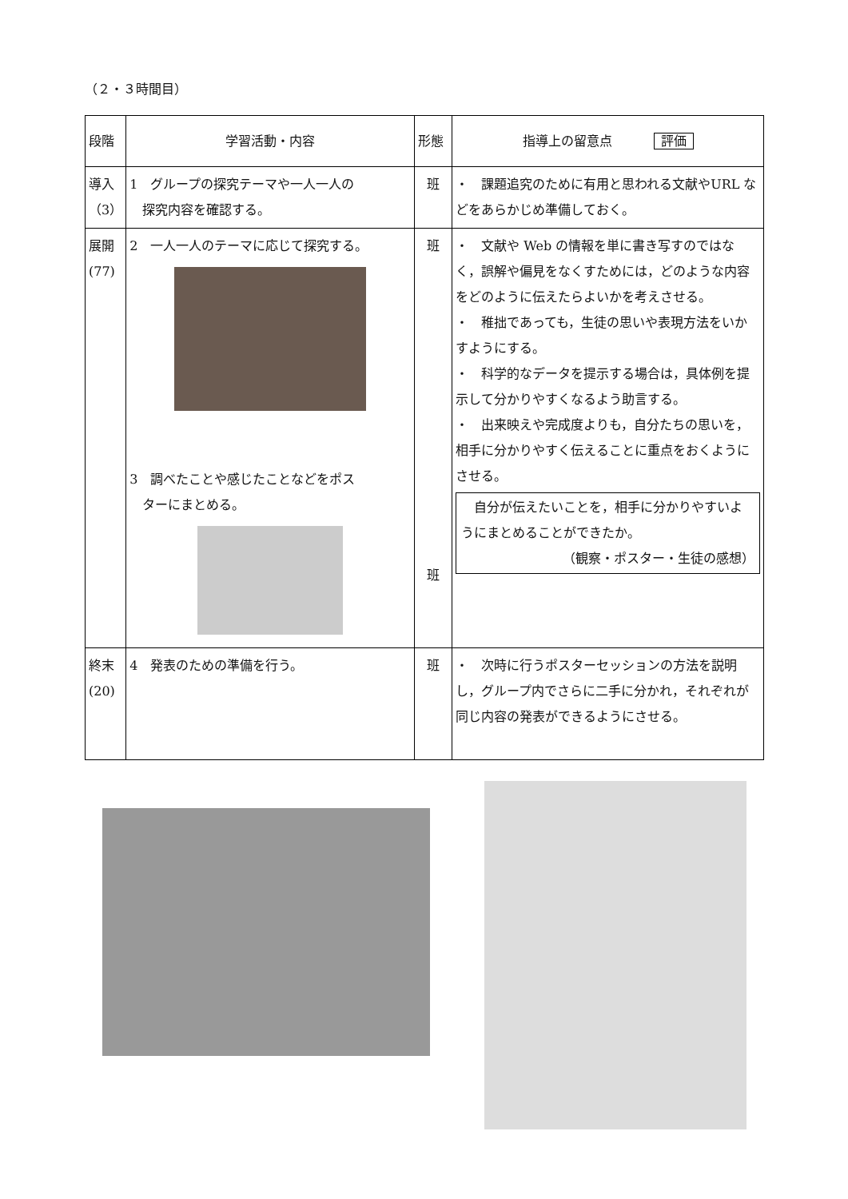（２・３時間目）
| 段階 | 学習活動・内容 | 形態 | 指導上の留意点 評価 |
| 導入 （3） | 1 グループの探究テーマや一人一人の 探究内容を確認する。 | 班 | ・ 課題追究のために有用と思われる文献やURL などをあらかじめ準備しておく。 |
| 展開 (77) | 2 一人一人のテーマに応じて探究する。 3 調べたことや感じたことなどをポス ターにまとめる。 | 班 班 | ・ 文献や Web の情報を単に書き写すのではなく，誤解や偏見をなくすためには，どのような内容をどのように伝えたらよいかを考えさせる。 ・ 稚拙であっても，生徒の思いや表現方法をいかすようにする。 ・ 科学的なデータを提示する場合は，具体例を提示して分かりやすくなるよう助言する。 ・ 出来映えや完成度よりも，自分たちの思いを，相手に分かりやすく伝えることに重点をおくようにさせる。 自分が伝えたいことを，相手に分かりやすいようにまとめることができたか。 （観察・ポスター・生徒の感想） |
| 終末 (20) | 4 発表のための準備を行う。 | 班 | ・ 次時に行うポスターセッションの方法を説明し，グループ内でさらに二手に分かれ，それぞれが同じ内容の発表ができるようにさせる。 |